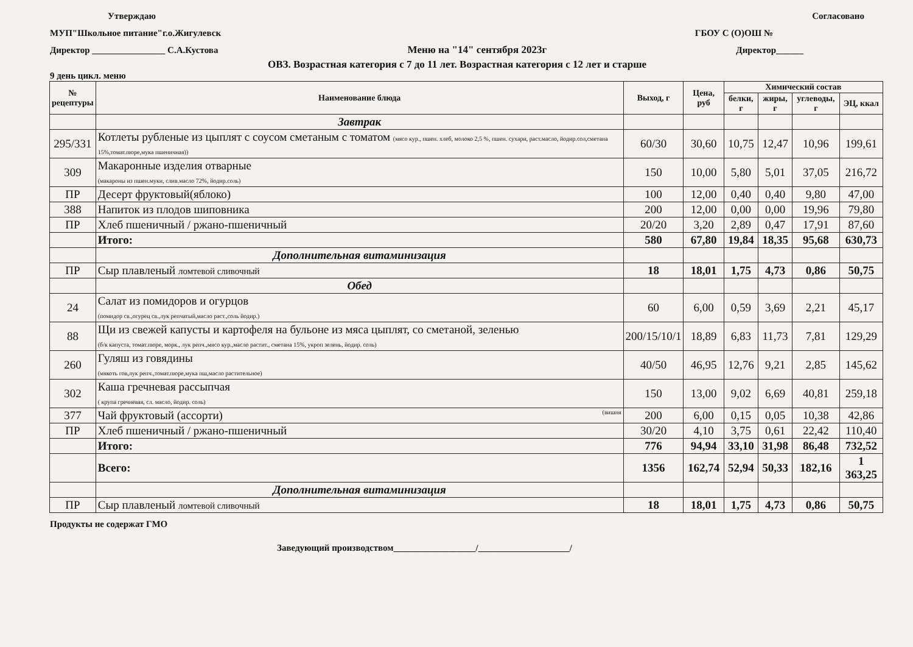Утверждаю Согласовано
МУП"Школьное питание"г.о.Жигулевск ГБОУ С (О)ОШ №
Директор ________________ С.А.Кустова Меню на "14" сентября 2023г Директор______
ОВЗ. Возрастная категория с 7 до 11 лет. Возрастная категория с 12 лет и старше
9 день цикл. меню
| № рецептуры | Наименование блюда | Выход, г | Цена, руб | Химический состав | | | |
| --- | --- | --- | --- | --- | --- | --- | --- |
| | | | | белки, г | жиры, г | углеводы, г | ЭЦ, ккал |
| | Завтрак | | | | | | |
| 295/331 | Котлеты рубленые из цыплят с соусом сметаным с томатом (мясо кур., пшен. хлеб, молоко 2,5 %, пшен. сухари, раст.масло, йодир.сол,сметана 15%,томат.пюре,мука пшеничная)) | 60/30 | 30,60 | 10,75 | 12,47 | 10,96 | 199,61 |
| 309 | Макаронные изделия отварные (макароны из пшен.муки, слив.масло 72%, йодир.соль) | 150 | 10,00 | 5,80 | 5,01 | 37,05 | 216,72 |
| ПР | Десерт фруктовый(яблоко) | 100 | 12,00 | 0,40 | 0,40 | 9,80 | 47,00 |
| 388 | Напиток из плодов шиповника | 200 | 12,00 | 0,00 | 0,00 | 19,96 | 79,80 |
| ПР | Хлеб пшеничный / ржано-пшеничный | 20/20 | 3,20 | 2,89 | 0,47 | 17,91 | 87,60 |
| | Итого: | 580 | 67,80 | 19,84 | 18,35 | 95,68 | 630,73 |
| | Дополнительная витаминизация | | | | | | |
| ПР | Сыр плавленый ломтевой сливочный | 18 | 18,01 | 1,75 | 4,73 | 0,86 | 50,75 |
| | Обед | | | | | | |
| 24 | Салат из помидоров и огурцов (помидор св.,огурец св.,лук репчатый,масло раст.,соль йодир.) | 60 | 6,00 | 0,59 | 3,69 | 2,21 | 45,17 |
| 88 | Щи из свежей капусты и картофеля на бульоне из мяса цыплят, со сметаной, зеленью (б/к капуста, томат.пюре, морк., лук репч.,мясо кур.,масло растит., сметана 15%, укроп зелень, йодир. соль) | 200/15/10/1 | 18,89 | 6,83 | 11,73 | 7,81 | 129,29 |
| 260 | Гуляш из говядины (мякоть гов,лук репч.,томат.пюре,мука пш,масло растительное) | 40/50 | 46,95 | 12,76 | 9,21 | 2,85 | 145,62 |
| 302 | Каша гречневая рассыпчая ( крупа гречневая, сл. масло, йодир. соль) | 150 | 13,00 | 9,02 | 6,69 | 40,81 | 259,18 |
| 377 | Чай фруктовый (ассорти) (вишня | 200 | 6,00 | 0,15 | 0,05 | 10,38 | 42,86 |
| ПР | Хлеб пшеничный / ржано-пшеничный | 30/20 | 4,10 | 3,75 | 0,61 | 22,42 | 110,40 |
| | Итого: | 776 | 94,94 | 33,10 | 31,98 | 86,48 | 732,52 |
| | Всего: | 1356 | 162,74 | 52,94 | 50,33 | 182,16 | 1 363,25 |
| | Дополнительная витаминизация | | | | | | |
| ПР | Сыр плавленый ломтевой сливочный | 18 | 18,01 | 1,75 | 4,73 | 0,86 | 50,75 |
Продукты не содержат ГМО
Заведующий производством__________________/____________________/